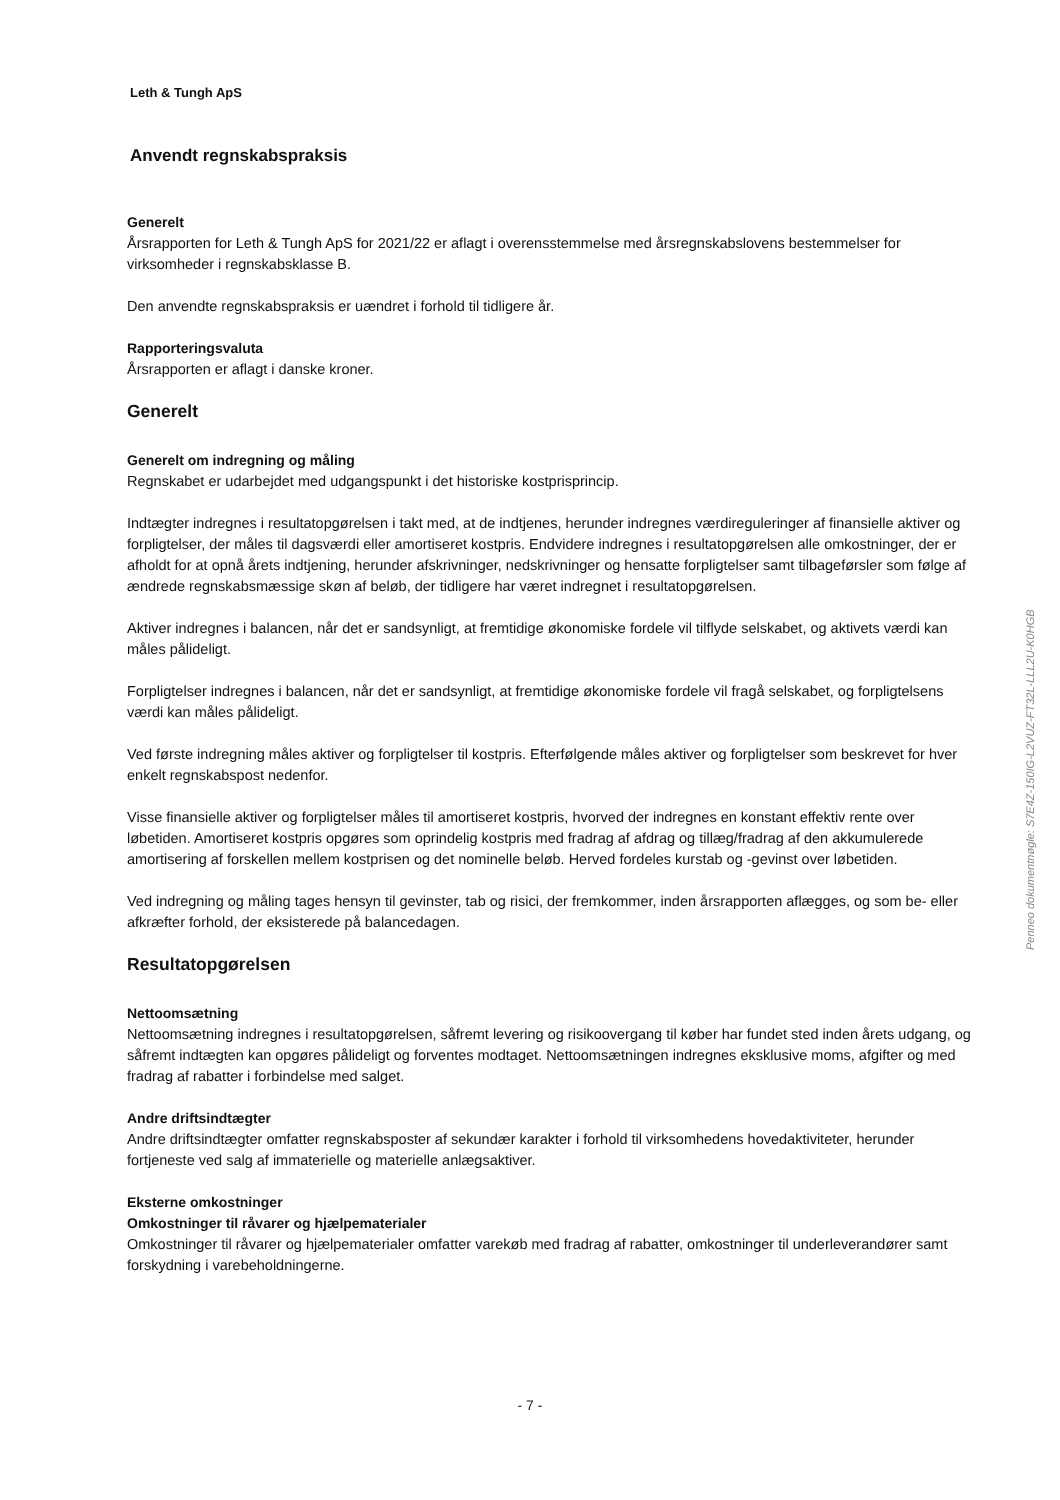Leth & Tungh ApS
Anvendt regnskabspraksis
Generelt
Årsrapporten for Leth & Tungh ApS for 2021/22 er aflagt i overensstemmelse med årsregnskabslovens bestemmelser for virksomheder i regnskabsklasse B.
Den anvendte regnskabspraksis er uændret i forhold til tidligere år.
Rapporteringsvaluta
Årsrapporten er aflagt i danske kroner.
Generelt
Generelt om indregning og måling
Regnskabet er udarbejdet med udgangspunkt i det historiske kostprisprincip.
Indtægter indregnes i resultatopgørelsen i takt med, at de indtjenes, herunder indregnes værdireguleringer af finansielle aktiver og forpligtelser, der måles til dagsværdi eller amortiseret kostpris. Endvidere indregnes i resultatopgørelsen alle omkostninger, der er afholdt for at opnå årets indtjening, herunder afskrivninger, nedskrivninger og hensatte forpligtelser samt tilbageførsler som følge af ændrede regnskabsmæssige skøn af beløb, der tidligere har været indregnet i resultatopgørelsen.
Aktiver indregnes i balancen, når det er sandsynligt, at fremtidige økonomiske fordele vil tilflyde selskabet, og aktivets værdi kan måles pålideligt.
Forpligtelser indregnes i balancen, når det er sandsynligt, at fremtidige økonomiske fordele vil fragå selskabet, og forpligtelsens værdi kan måles pålideligt.
Ved første indregning måles aktiver og forpligtelser til kostpris. Efterfølgende måles aktiver og forpligtelser som beskrevet for hver enkelt regnskabspost nedenfor.
Visse finansielle aktiver og forpligtelser måles til amortiseret kostpris, hvorved der indregnes en konstant effektiv rente over løbetiden. Amortiseret kostpris opgøres som oprindelig kostpris med fradrag af afdrag og tillæg/fradrag af den akkumulerede amortisering af forskellen mellem kostprisen og det nominelle beløb. Herved fordeles kurstab og -gevinst over løbetiden.
Ved indregning og måling tages hensyn til gevinster, tab og risici, der fremkommer, inden årsrapporten aflægges, og som be- eller afkræfter forhold, der eksisterede på balancedagen.
Resultatopgørelsen
Nettoomsætning
Nettoomsætning indregnes i resultatopgørelsen, såfremt levering og risikoovergang til køber har fundet sted inden årets udgang, og såfremt indtægten kan opgøres pålideligt og forventes modtaget. Nettoomsætningen indregnes eksklusive moms, afgifter og med fradrag af rabatter i forbindelse med salget.
Andre driftsindtægter
Andre driftsindtægter omfatter regnskabsposter af sekundær karakter i forhold til virksomhedens hovedaktiviteter, herunder fortjeneste ved salg af immaterielle og materielle anlægsaktiver.
Eksterne omkostninger
Omkostninger til råvarer og hjælpematerialer
Omkostninger til råvarer og hjælpematerialer omfatter varekøb med fradrag af rabatter, omkostninger til underleverandører samt forskydning i varebeholdningerne.
Penneo dokumentnøgle: S7E4Z-150IG-L2VUZ-FT32L-LLL2U-K0HGB
- 7 -